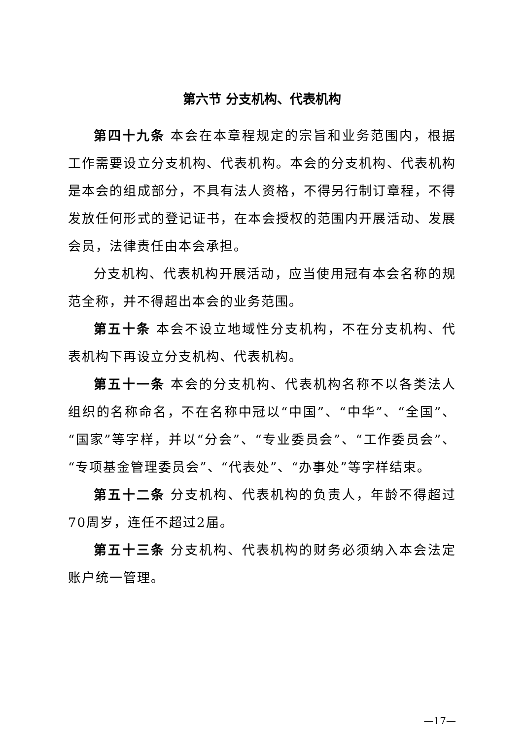第六节 分支机构、代表机构
第四十九条 本会在本章程规定的宗旨和业务范围内，根据工作需要设立分支机构、代表机构。本会的分支机构、代表机构是本会的组成部分，不具有法人资格，不得另行制订章程，不得发放任何形式的登记证书，在本会授权的范围内开展活动、发展会员，法律责任由本会承担。
分支机构、代表机构开展活动，应当使用冠有本会名称的规范全称，并不得超出本会的业务范围。
第五十条 本会不设立地域性分支机构，不在分支机构、代表机构下再设立分支机构、代表机构。
第五十一条 本会的分支机构、代表机构名称不以各类法人组织的名称命名，不在名称中冠以“中国”、“中华”、“全国”、“国家”等字样，并以“分会”、“专业委员会”、“工作委员会”、“专项基金管理委员会”、“代表处”、“办事处”等字样结束。
第五十二条 分支机构、代表机构的负责人，年龄不得超过70周岁，连任不超过2届。
第五十三条 分支机构、代表机构的财务必须纳入本会法定账户统一管理。
—17—